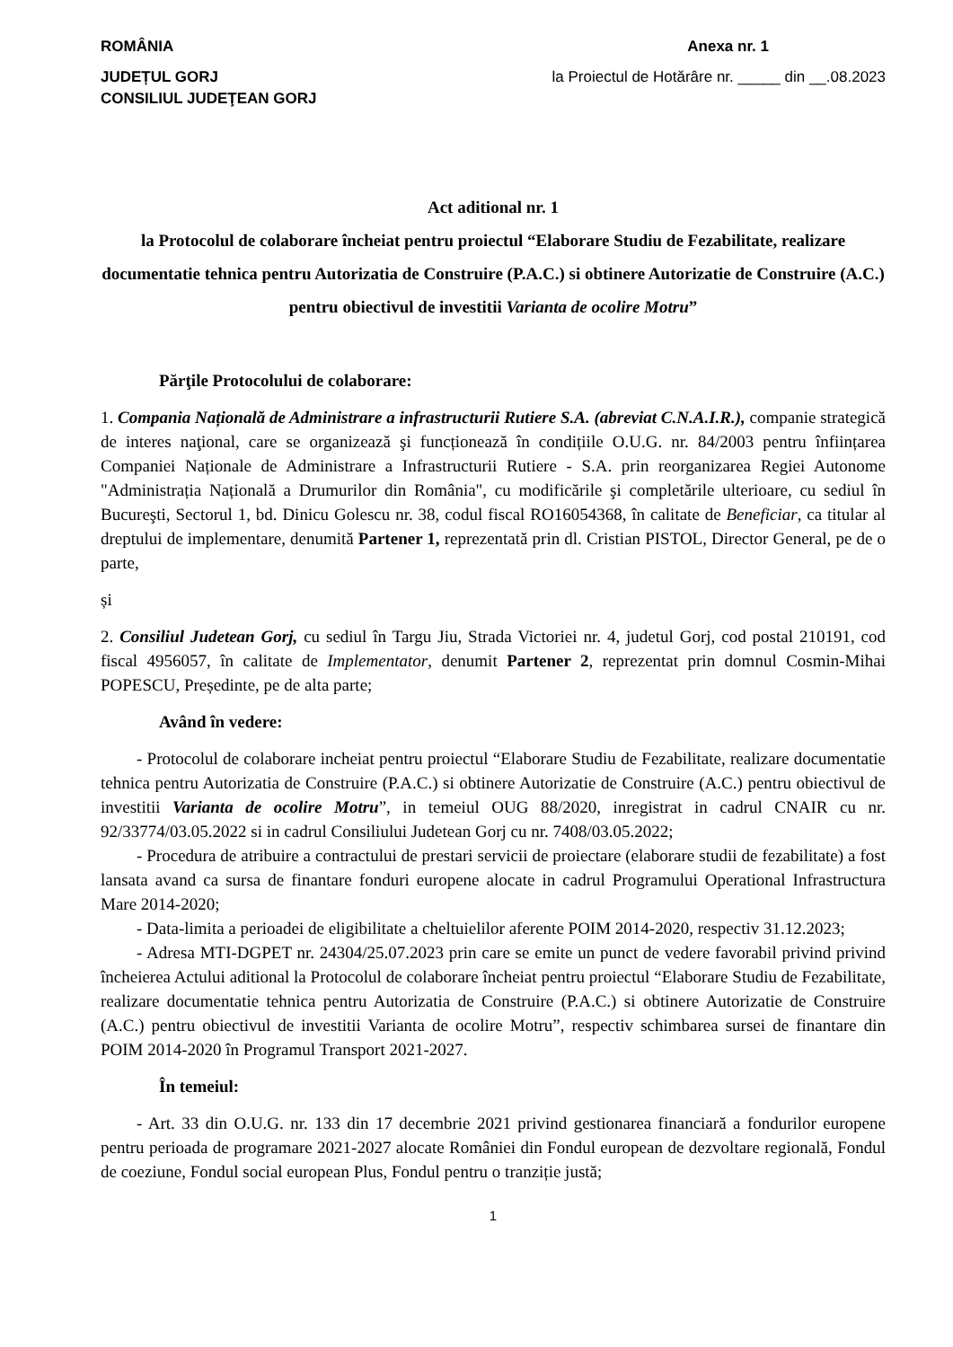ROMÂNIA Anexa nr. 1
JUDEȚUL GORJ
CONSILIUL JUDEŢEAN GORJ la Proiectul de Hotărâre nr. _____ din __.08.2023
Act aditional nr. 1
la Protocolul de colaborare încheiat pentru proiectul “Elaborare Studiu de Fezabilitate, realizare documentatie tehnica pentru Autorizatia de Construire (P.A.C.) si obtinere Autorizatie de Construire (A.C.) pentru obiectivul de investitii Varianta de ocolire Motru”
Părţile Protocolului de colaborare:
1. Compania Națională de Administrare a infrastructurii Rutiere S.A. (abreviat C.N.A.I.R.), companie strategică de interes naţional, care se organizează şi funcționează în condițiile O.U.G. nr. 84/2003 pentru înființarea Companiei Naționale de Administrare a Infrastructurii Rutiere - S.A. prin reorganizarea Regiei Autonome "Administrația Națională a Drumurilor din România", cu modificările şi completările ulterioare, cu sediul în Bucureşti, Sectorul 1, bd. Dinicu Golescu nr. 38, codul fiscal RO16054368, în calitate de Beneficiar, ca titular al dreptului de implementare, denumită Partener 1, reprezentată prin dl. Cristian PISTOL, Director General, pe de o parte,
și
2. Consiliul Judetean Gorj, cu sediul în Targu Jiu, Strada Victoriei nr. 4, judetul Gorj, cod postal 210191, cod fiscal 4956057, în calitate de Implementator, denumit Partener 2, reprezentat prin domnul Cosmin-Mihai POPESCU, Președinte, pe de alta parte;
Având în vedere:
- Protocolul de colaborare incheiat pentru proiectul “Elaborare Studiu de Fezabilitate, realizare documentatie tehnica pentru Autorizatia de Construire (P.A.C.) si obtinere Autorizatie de Construire (A.C.) pentru obiectivul de investitii Varianta de ocolire Motru”, in temeiul OUG 88/2020, inregistrat in cadrul CNAIR cu nr. 92/33774/03.05.2022 si in cadrul Consiliului Judetean Gorj cu nr. 7408/03.05.2022;
- Procedura de atribuire a contractului de prestari servicii de proiectare (elaborare studii de fezabilitate) a fost lansata avand ca sursa de finantare fonduri europene alocate in cadrul Programului Operational Infrastructura Mare 2014-2020;
- Data-limita a perioadei de eligibilitate a cheltuielilor aferente POIM 2014-2020, respectiv 31.12.2023;
- Adresa MTI-DGPET nr. 24304/25.07.2023 prin care se emite un punct de vedere favorabil privind privind încheierea Actului aditional la Protocolul de colaborare încheiat pentru proiectul “Elaborare Studiu de Fezabilitate, realizare documentatie tehnica pentru Autorizatia de Construire (P.A.C.) si obtinere Autorizatie de Construire (A.C.) pentru obiectivul de investitii Varianta de ocolire Motru”, respectiv schimbarea sursei de finantare din POIM 2014-2020 în Programul Transport 2021-2027.
În temeiul:
- Art. 33 din O.U.G. nr. 133 din 17 decembrie 2021 privind gestionarea financiară a fondurilor europene pentru perioada de programare 2021-2027 alocate României din Fondul european de dezvoltare regională, Fondul de coeziune, Fondul social european Plus, Fondul pentru o tranziție justă;
1